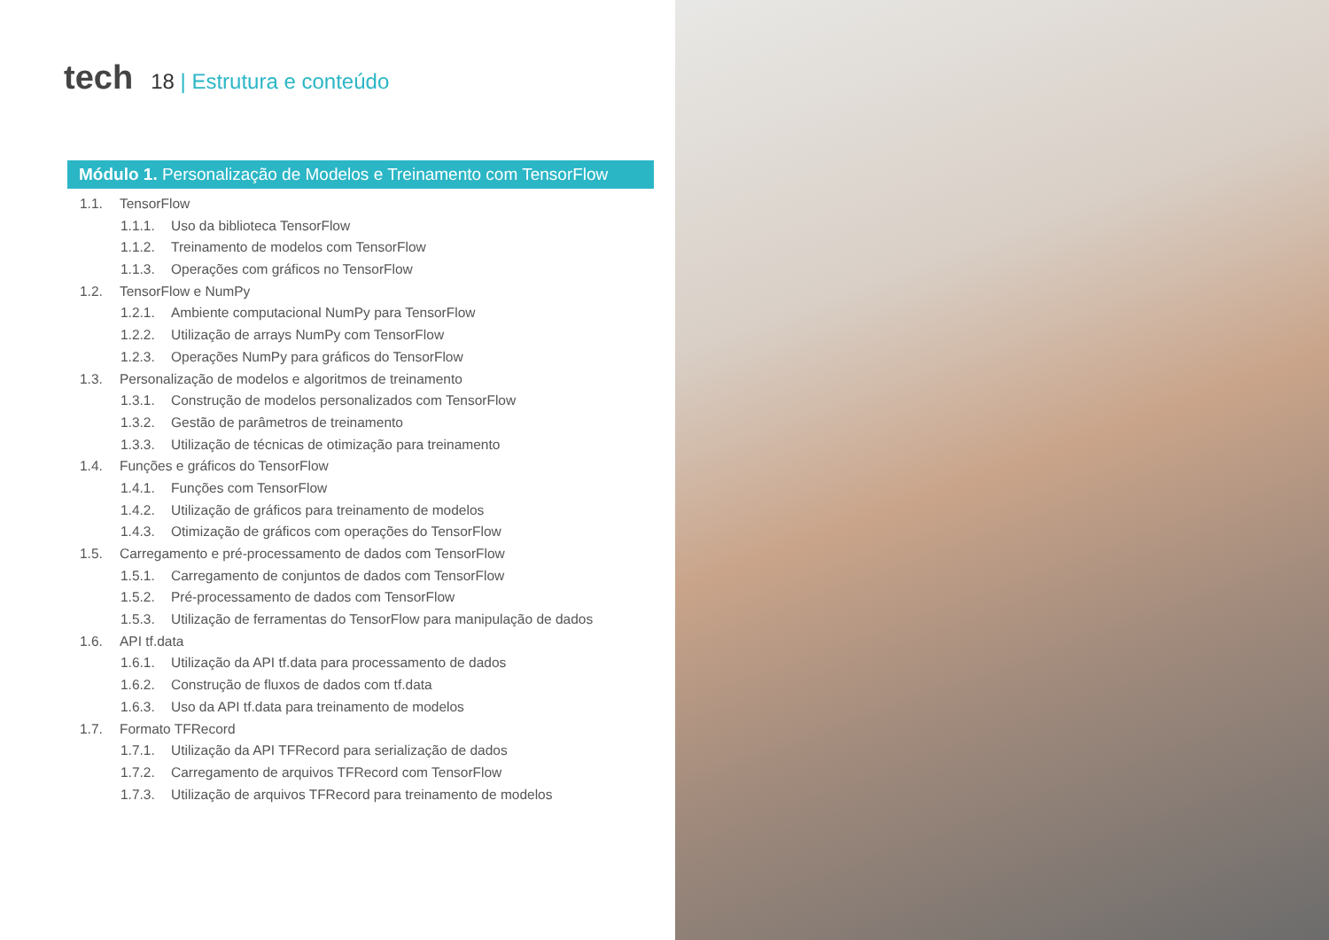tech
18 | Estrutura e conteúdo
Módulo 1. Personalização de Modelos e Treinamento com TensorFlow
1.1. TensorFlow
1.1.1. Uso da biblioteca TensorFlow
1.1.2. Treinamento de modelos com TensorFlow
1.1.3. Operações com gráficos no TensorFlow
1.2. TensorFlow e NumPy
1.2.1. Ambiente computacional NumPy para TensorFlow
1.2.2. Utilização de arrays NumPy com TensorFlow
1.2.3. Operações NumPy para gráficos do TensorFlow
1.3. Personalização de modelos e algoritmos de treinamento
1.3.1. Construção de modelos personalizados com TensorFlow
1.3.2. Gestão de parâmetros de treinamento
1.3.3. Utilização de técnicas de otimização para treinamento
1.4. Funções e gráficos do TensorFlow
1.4.1. Funções com TensorFlow
1.4.2. Utilização de gráficos para treinamento de modelos
1.4.3. Otimização de gráficos com operações do TensorFlow
1.5. Carregamento e pré-processamento de dados com TensorFlow
1.5.1. Carregamento de conjuntos de dados com TensorFlow
1.5.2. Pré-processamento de dados com TensorFlow
1.5.3. Utilização de ferramentas do TensorFlow para manipulação de dados
1.6. API tf.data
1.6.1. Utilização da API tf.data para processamento de dados
1.6.2. Construção de fluxos de dados com tf.data
1.6.3. Uso da API tf.data para treinamento de modelos
1.7. Formato TFRecord
1.7.1. Utilização da API TFRecord para serialização de dados
1.7.2. Carregamento de arquivos TFRecord com TensorFlow
1.7.3. Utilização de arquivos TFRecord para treinamento de modelos